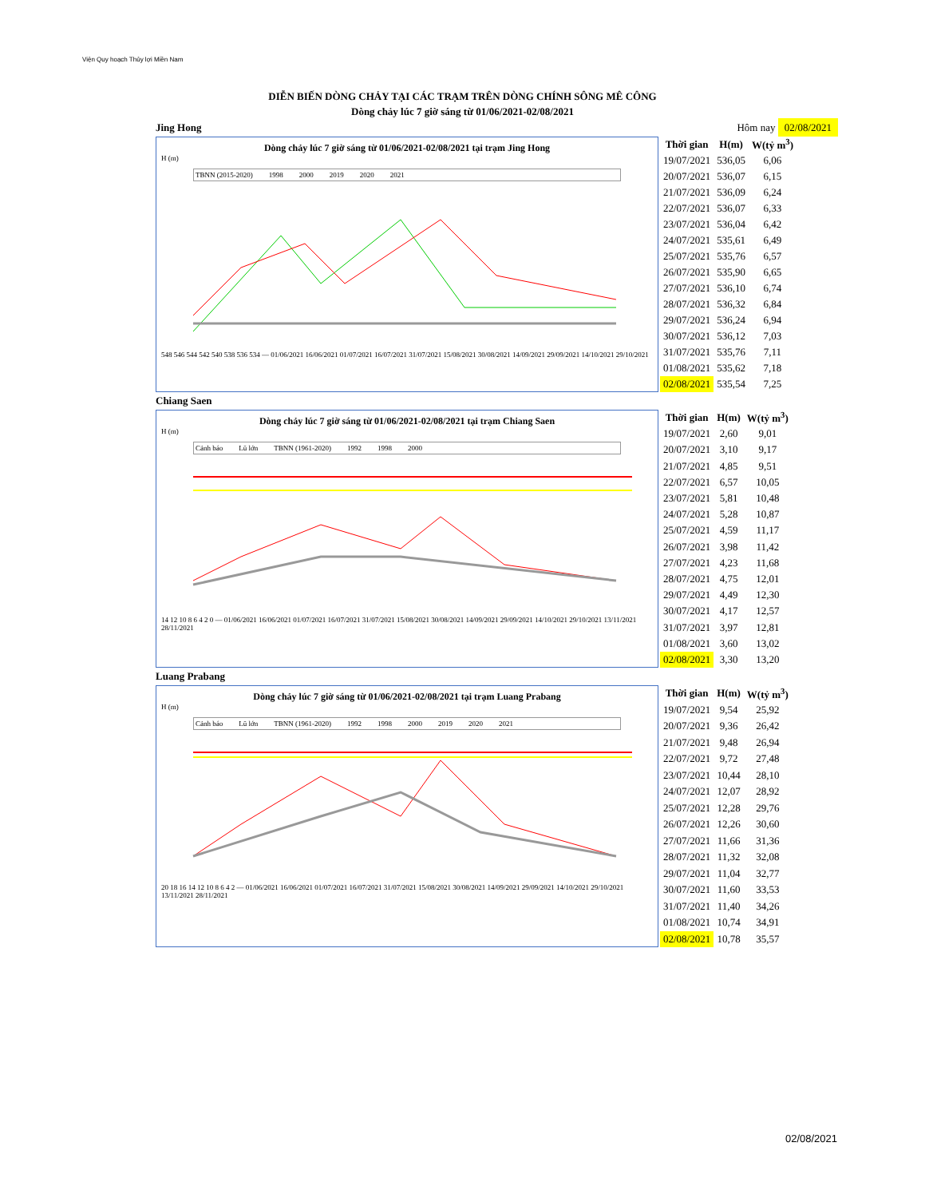Viện Quy hoạch Thủy lợi Miền Nam
DIỄN BIẾN DÒNG CHẢY TẠI CÁC TRẠM TRÊN DÒNG CHÍNH SÔNG MÊ CÔNG
Dòng chảy lúc 7 giờ sáng từ 01/06/2021-02/08/2021
Jing Hong Hôm nay 02/08/2021
Dòng chảy lúc 7 giờ sáng từ 01/06/2021-02/08/2021 tại trạm Jing Hong
H (m)
TBNN (2015-2020) 1998 2000 2019 2020 2021
548 546 544 542 540 538 536 534 — 01/06/2021 16/06/2021 01/07/2021 16/07/2021 31/07/2021 15/08/2021 30/08/2021 14/09/2021 29/09/2021 14/10/2021 29/10/2021
| Thời gian | H(m) | W(tỷ m<sup>3</sup>) |
| --- | --- | --- |
| 19/07/2021 | 536,05 | 6,06 |
| 20/07/2021 | 536,07 | 6,15 |
| 21/07/2021 | 536,09 | 6,24 |
| 22/07/2021 | 536,07 | 6,33 |
| 23/07/2021 | 536,04 | 6,42 |
| 24/07/2021 | 535,61 | 6,49 |
| 25/07/2021 | 535,76 | 6,57 |
| 26/07/2021 | 535,90 | 6,65 |
| 27/07/2021 | 536,10 | 6,74 |
| 28/07/2021 | 536,32 | 6,84 |
| 29/07/2021 | 536,24 | 6,94 |
| 30/07/2021 | 536,12 | 7,03 |
| 31/07/2021 | 535,76 | 7,11 |
| 01/08/2021 | 535,62 | 7,18 |
| 02/08/2021 | 535,54 | 7,25 |
Chiang Saen
Dòng chảy lúc 7 giờ sáng từ 01/06/2021-02/08/2021 tại trạm Chiang Saen
H (m)
Cảnh báo Lũ lớn TBNN (1961-2020) 1992 1998 2000
14 12 10 8 6 4 2 0 — 01/06/2021 16/06/2021 01/07/2021 16/07/2021 31/07/2021 15/08/2021 30/08/2021 14/09/2021 29/09/2021 14/10/2021 29/10/2021 13/11/2021 28/11/2021
| Thời gian | H(m) | W(tỷ m<sup>3</sup>) |
| --- | --- | --- |
| 19/07/2021 | 2,60 | 9,01 |
| 20/07/2021 | 3,10 | 9,17 |
| 21/07/2021 | 4,85 | 9,51 |
| 22/07/2021 | 6,57 | 10,05 |
| 23/07/2021 | 5,81 | 10,48 |
| 24/07/2021 | 5,28 | 10,87 |
| 25/07/2021 | 4,59 | 11,17 |
| 26/07/2021 | 3,98 | 11,42 |
| 27/07/2021 | 4,23 | 11,68 |
| 28/07/2021 | 4,75 | 12,01 |
| 29/07/2021 | 4,49 | 12,30 |
| 30/07/2021 | 4,17 | 12,57 |
| 31/07/2021 | 3,97 | 12,81 |
| 01/08/2021 | 3,60 | 13,02 |
| 02/08/2021 | 3,30 | 13,20 |
Luang Prabang
Dòng chảy lúc 7 giờ sáng từ 01/06/2021-02/08/2021 tại trạm Luang Prabang
H (m)
Cảnh báo Lũ lớn TBNN (1961-2020) 1992 1998 2000 2019 2020 2021
20 18 16 14 12 10 8 6 4 2 — 01/06/2021 16/06/2021 01/07/2021 16/07/2021 31/07/2021 15/08/2021 30/08/2021 14/09/2021 29/09/2021 14/10/2021 29/10/2021 13/11/2021 28/11/2021
| Thời gian | H(m) | W(tỷ m<sup>3</sup>) |
| --- | --- | --- |
| 19/07/2021 | 9,54 | 25,92 |
| 20/07/2021 | 9,36 | 26,42 |
| 21/07/2021 | 9,48 | 26,94 |
| 22/07/2021 | 9,72 | 27,48 |
| 23/07/2021 | 10,44 | 28,10 |
| 24/07/2021 | 12,07 | 28,92 |
| 25/07/2021 | 12,28 | 29,76 |
| 26/07/2021 | 12,26 | 30,60 |
| 27/07/2021 | 11,66 | 31,36 |
| 28/07/2021 | 11,32 | 32,08 |
| 29/07/2021 | 11,04 | 32,77 |
| 30/07/2021 | 11,60 | 33,53 |
| 31/07/2021 | 11,40 | 34,26 |
| 01/08/2021 | 10,74 | 34,91 |
| 02/08/2021 | 10,78 | 35,57 |
02/08/2021